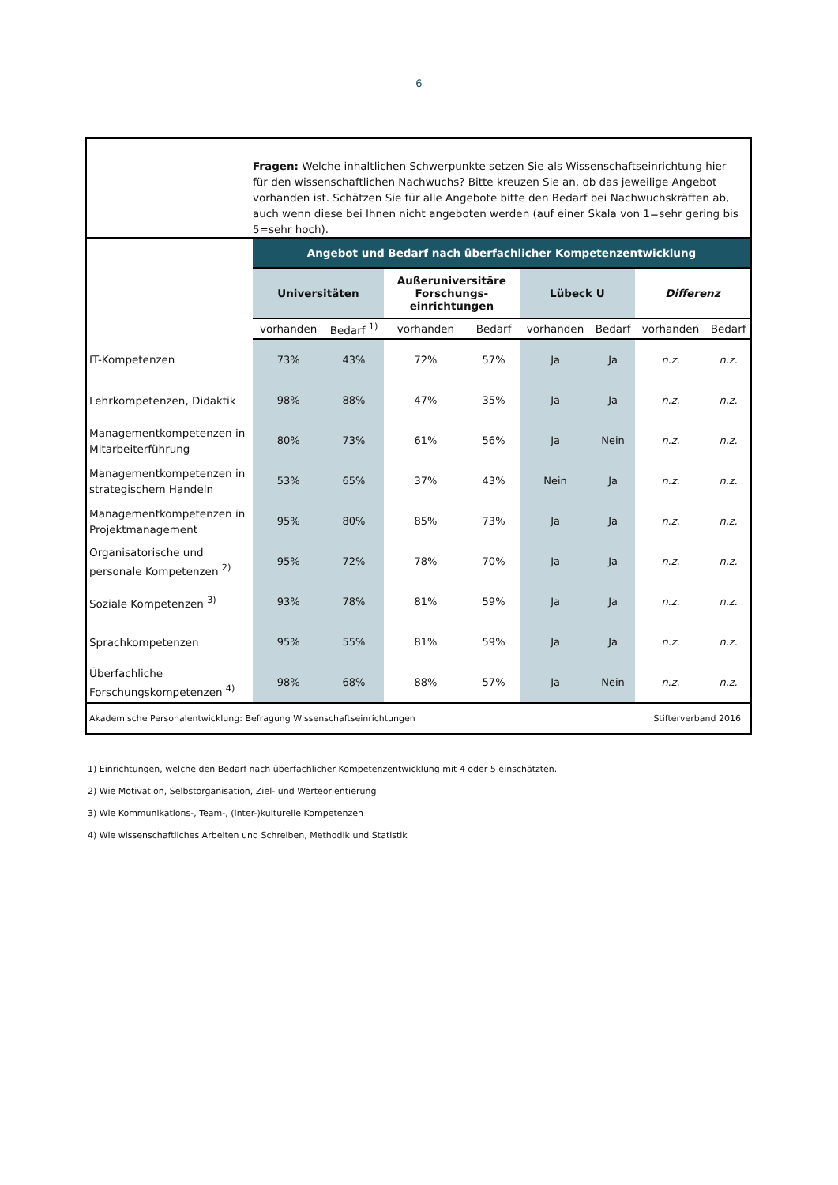6
Fragen: Welche inhaltlichen Schwerpunkte setzen Sie als Wissenschaftseinrichtung hier für den wissenschaftlichen Nachwuchs? Bitte kreuzen Sie an, ob das jeweilige Angebot vorhanden ist. Schätzen Sie für alle Angebote bitte den Bedarf bei Nachwuchskräften ab, auch wenn diese bei Ihnen nicht angeboten werden (auf einer Skala von 1=sehr gering bis 5=sehr hoch).
| | Angebot und Bedarf nach überfachlicher Kompetenzentwicklung | | | | | | | |
| --- | --- | --- | --- | --- | --- | --- | --- | --- |
| | Universitäten | | Außeruniversitäre Forschungs- einrichtungen | | Lübeck U | | Differenz | |
| | vorhanden | Bedarf <sup>1)</sup> | vorhanden | Bedarf | vorhanden | Bedarf | vorhanden | Bedarf |
| IT-Kompetenzen | 73% | 43% | 72% | 57% | Ja | Ja | n.z. | n.z. |
| Lehrkompetenzen, Didaktik | 98% | 88% | 47% | 35% | Ja | Ja | n.z. | n.z. |
| Managementkompetenzen in Mitarbeiterführung | 80% | 73% | 61% | 56% | Ja | Nein | n.z. | n.z. |
| Managementkompetenzen in strategischem Handeln | 53% | 65% | 37% | 43% | Nein | Ja | n.z. | n.z. |
| Managementkompetenzen in Projektmanagement | 95% | 80% | 85% | 73% | Ja | Ja | n.z. | n.z. |
| Organisatorische und personale Kompetenzen <sup>2)</sup> | 95% | 72% | 78% | 70% | Ja | Ja | n.z. | n.z. |
| Soziale Kompetenzen <sup>3)</sup> | 93% | 78% | 81% | 59% | Ja | Ja | n.z. | n.z. |
| Sprachkompetenzen | 95% | 55% | 81% | 59% | Ja | Ja | n.z. | n.z. |
| Überfachliche Forschungskompetenzen <sup>4)</sup> | 98% | 68% | 88% | 57% | Ja | Nein | n.z. | n.z. |
Akademische Personalentwicklung: Befragung Wissenschaftseinrichtungen Stifterverband 2016
1) Einrichtungen, welche den Bedarf nach überfachlicher Kompetenzentwicklung mit 4 oder 5 einschätzten.
2) Wie Motivation, Selbstorganisation, Ziel- und Werteorientierung
3) Wie Kommunikations-, Team-, (inter-)kulturelle Kompetenzen
4) Wie wissenschaftliches Arbeiten und Schreiben, Methodik und Statistik